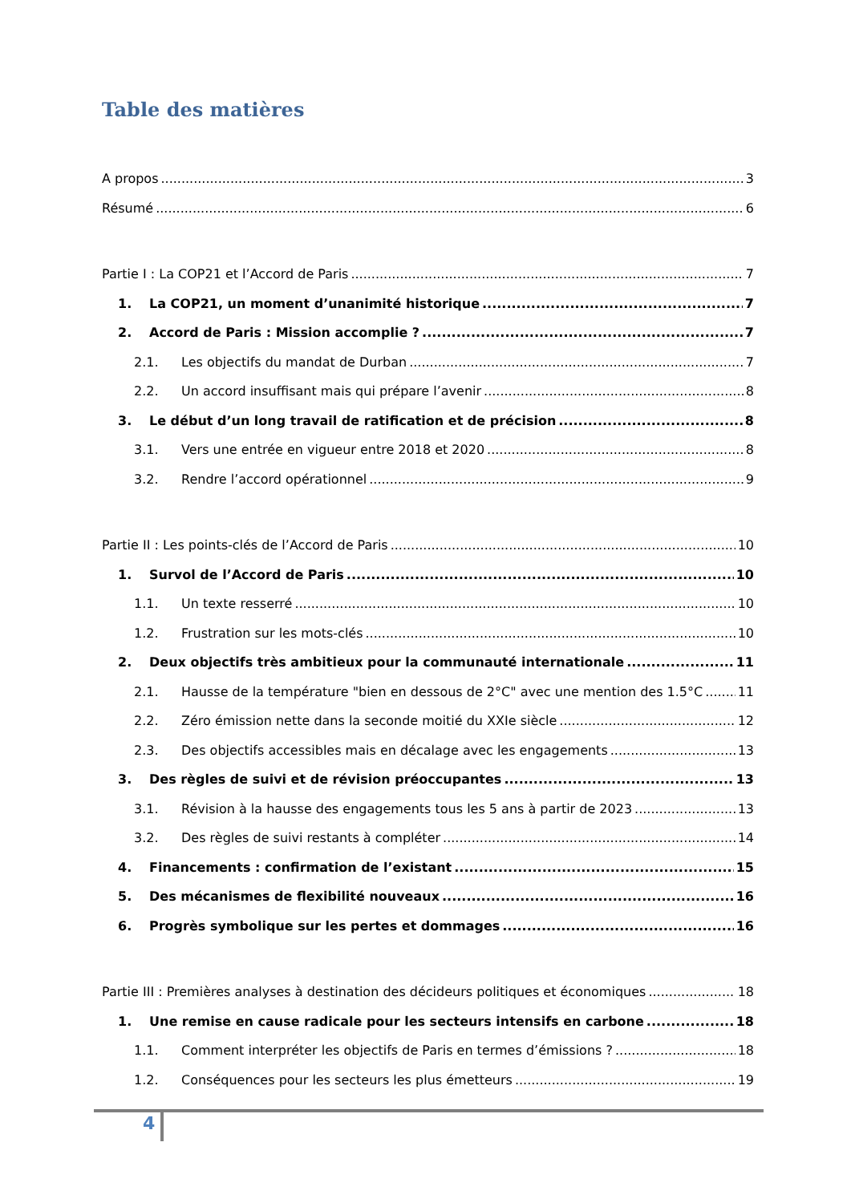Table des matières
A propos 3
Résumé 6
Partie I : La COP21 et l’Accord de Paris 7
1. La COP21, un moment d’unanimité historique 7
2. Accord de Paris : Mission accomplie ? 7
2.1. Les objectifs du mandat de Durban 7
2.2. Un accord insuffisant mais qui prépare l’avenir 8
3. Le début d’un long travail de ratification et de précision 8
3.1. Vers une entrée en vigueur entre 2018 et 2020 8
3.2. Rendre l’accord opérationnel 9
Partie II : Les points-clés de l’Accord de Paris 10
1. Survol de l’Accord de Paris 10
1.1. Un texte resserré 10
1.2. Frustration sur les mots-clés 10
2. Deux objectifs très ambitieux pour la communauté internationale 11
2.1. Hausse de la température "bien en dessous de 2°C" avec une mention des 1.5°C 11
2.2. Zéro émission nette dans la seconde moitié du XXIe siècle 12
2.3. Des objectifs accessibles mais en décalage avec les engagements 13
3. Des règles de suivi et de révision préoccupantes 13
3.1. Révision à la hausse des engagements tous les 5 ans à partir de 2023 13
3.2. Des règles de suivi restants à compléter 14
4. Financements : confirmation de l’existant 15
5. Des mécanismes de flexibilité nouveaux 16
6. Progrès symbolique sur les pertes et dommages 16
Partie III : Premières analyses à destination des décideurs politiques et économiques 18
1. Une remise en cause radicale pour les secteurs intensifs en carbone 18
1.1. Comment interpréter les objectifs de Paris en termes d’émissions ? 18
1.2. Conséquences pour les secteurs les plus émetteurs 19
4